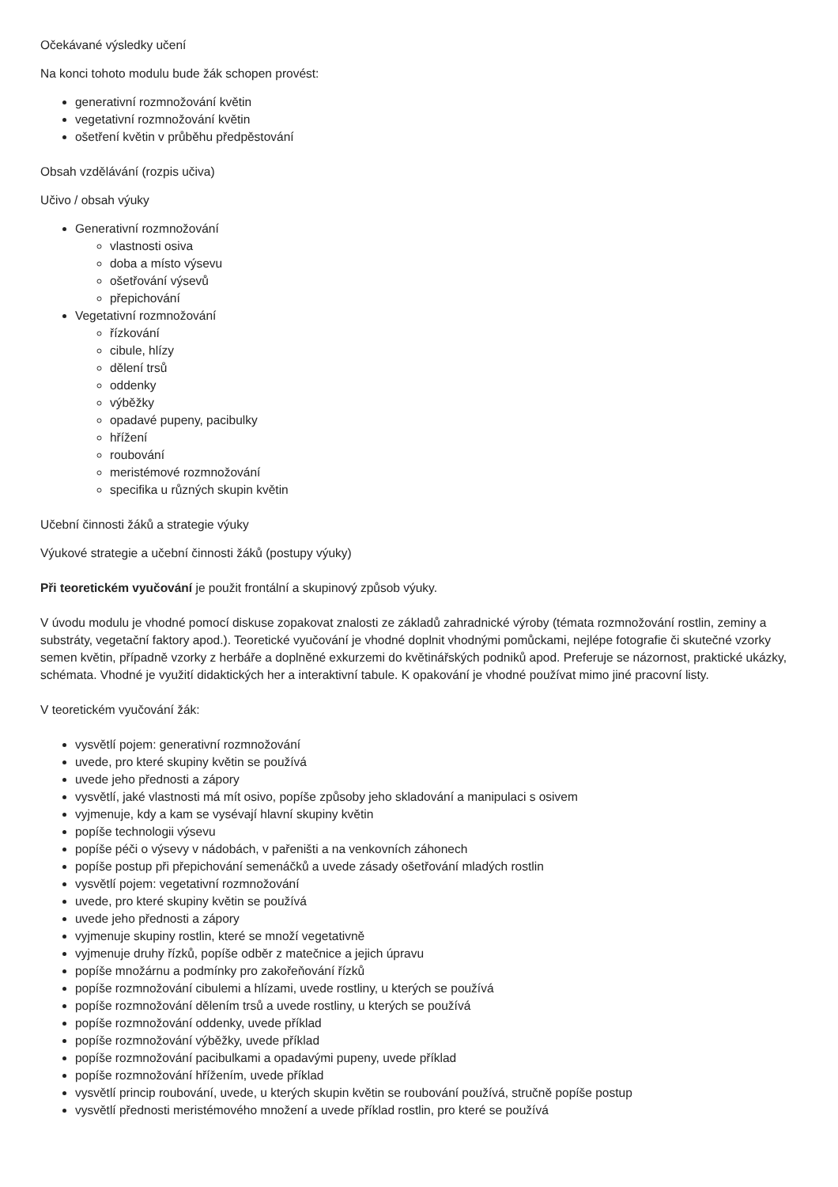Očekávané výsledky učení
Na konci tohoto modulu bude žák schopen provést:
generativní rozmnožování květin
vegetativní rozmnožování květin
ošetření květin v průběhu předpěstování
Obsah vzdělávání (rozpis učiva)
Učivo / obsah výuky
Generativní rozmnožování
vlastnosti osiva
doba a místo výsevu
ošetřování výsevů
přepichování
Vegetativní rozmnožování
řízkování
cibule, hlízy
dělení trsů
oddenky
výběžky
opadavé pupeny, pacibulky
hřížení
roubování
meristémové rozmnožování
specifika u různých skupin květin
Učební činnosti žáků a strategie výuky
Výukové strategie a učební činnosti žáků (postupy výuky)
Při teoretickém vyučování je použit frontální a skupinový způsob výuky.
V úvodu modulu je vhodné pomocí diskuse zopakovat znalosti ze základů zahradnické výroby (témata rozmnožování rostlin, zeminy a substráty, vegetační faktory apod.). Teoretické vyučování je vhodné doplnit vhodnými pomůckami, nejlépe fotografie či skutečné vzorky semen květin, případně vzorky z herbáře a doplněné exkurzemi do květinářských podniků apod. Preferuje se názornost, praktické ukázky, schémata. Vhodné je využití didaktických her a interaktivní tabule. K opakování je vhodné používat mimo jiné pracovní listy.
V teoretickém vyučování žák:
vysvětlí pojem: generativní rozmnožování
uvede, pro které skupiny květin se používá
uvede jeho přednosti a zápory
vysvětlí, jaké vlastnosti má mít osivo, popíše způsoby jeho skladování a manipulaci s osivem
vyjmenuje, kdy a kam se vysévají hlavní skupiny květin
popíše technologii výsevu
popíše péči o výsevy v nádobách, v pařeništi a na venkovních záhonech
popíše postup při přepichování semenáčků a uvede zásady ošetřování mladých rostlin
vysvětlí pojem: vegetativní rozmnožování
uvede, pro které skupiny květin se používá
uvede jeho přednosti a zápory
vyjmenuje skupiny rostlin, které se množí vegetativně
vyjmenuje druhy řízků, popíše odběr z matečnice a jejich úpravu
popíše množárnu a podmínky pro zakořeňování řízků
popíše rozmnožování cibulemi a hlízami, uvede rostliny, u kterých se používá
popíše rozmnožování dělením trsů a uvede rostliny, u kterých se používá
popíše rozmnožování oddenky, uvede příklad
popíše rozmnožování výběžky, uvede příklad
popíše rozmnožování pacibulkami a opadavými pupeny, uvede příklad
popíše rozmnožování hřížením, uvede příklad
vysvětlí princip roubování, uvede, u kterých skupin květin se roubování používá, stručně popíše postup
vysvětlí přednosti meristémového množení a uvede příklad rostlin, pro které se používá